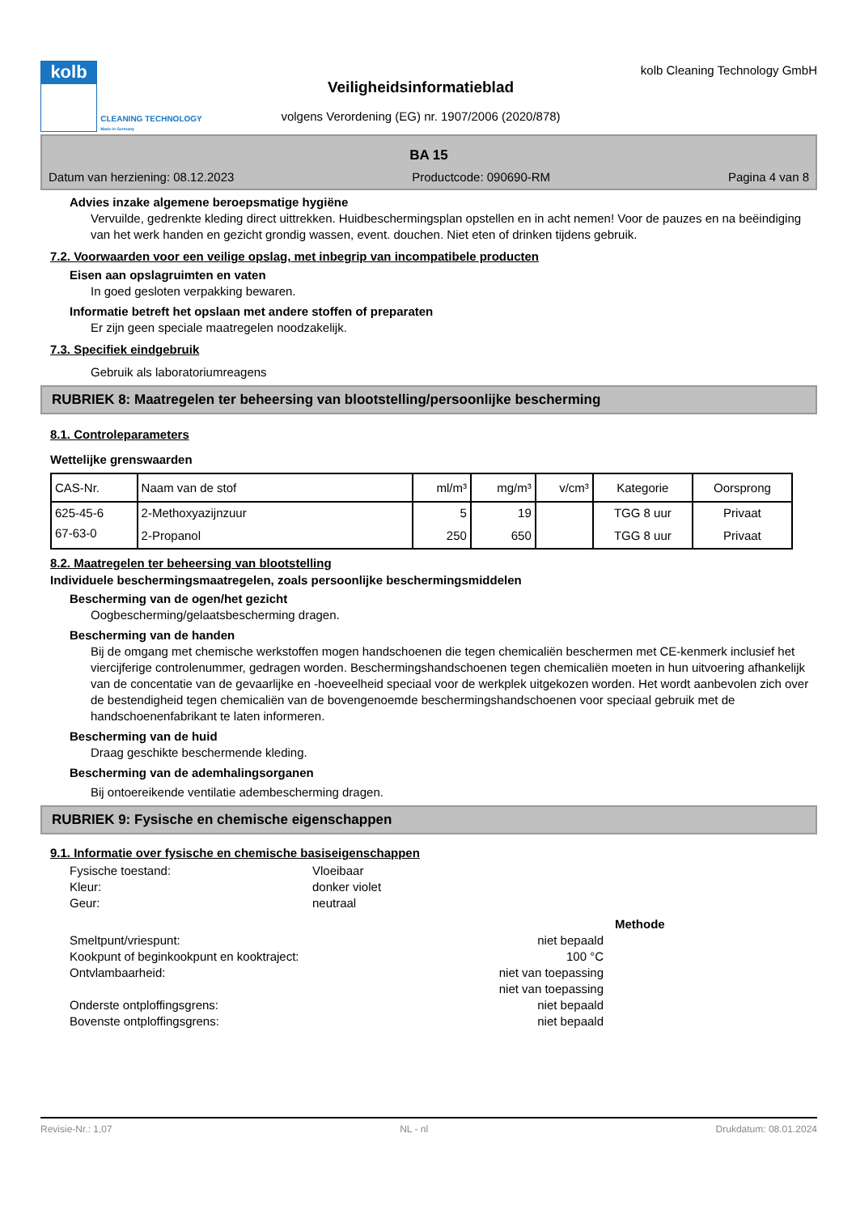kolb
CLEANING TECHNOLOGY
Made in Germany
Veiligheidsinformatieblad
volgens Verordening (EG) nr. 1907/2006 (2020/878)
kolb Cleaning Technology GmbH
BA 15
Datum van herziening: 08.12.2023 Productcode: 090690-RM Pagina 4 van 8
Advies inzake algemene beroepsmatige hygiëne
Vervuilde, gedrenkte kleding direct uittrekken. Huidbeschermingsplan opstellen en in acht nemen! Voor de pauzes en na beëindiging van het werk handen en gezicht grondig wassen, event. douchen. Niet eten of drinken tijdens gebruik.
7.2. Voorwaarden voor een veilige opslag, met inbegrip van incompatibele producten
Eisen aan opslagruimten en vaten
In goed gesloten verpakking bewaren.
Informatie betreft het opslaan met andere stoffen of preparaten
Er zijn geen speciale maatregelen noodzakelijk.
7.3. Specifiek eindgebruik
Gebruik als laboratoriumreagens
RUBRIEK 8: Maatregelen ter beheersing van blootstelling/persoonlijke bescherming
8.1. Controleparameters
Wettelijke grenswaarden
| CAS-Nr. | Naam van de stof | ml/m³ | mg/m³ | v/cm³ | Kategorie | Oorsprong |
| --- | --- | --- | --- | --- | --- | --- |
| 625-45-6 | 2-Methoxyazijnzuur | 5 | 19 | | TGG 8 uur | Privaat |
| 67-63-0 | 2-Propanol | 250 | 650 | | TGG 8 uur | Privaat |
8.2. Maatregelen ter beheersing van blootstelling
Individuele beschermingsmaatregelen, zoals persoonlijke beschermingsmiddelen
Bescherming van de ogen/het gezicht
Oogbescherming/gelaatsbescherming dragen.
Bescherming van de handen
Bij de omgang met chemische werkstoffen mogen handschoenen die tegen chemicaliën beschermen met CE-kenmerk inclusief het viercijferige controlenummer, gedragen worden. Beschermingshandschoenen tegen chemicaliën moeten in hun uitvoering afhankelijk van de concentatie van de gevaarlijke en -hoeveelheid speciaal voor de werkplek uitgekozen worden. Het wordt aanbevolen zich over de bestendigheid tegen chemicaliën van de bovengenoemde beschermingshandschoenen voor speciaal gebruik met de handschoenenfabrikant te laten informeren.
Bescherming van de huid
Draag geschikte beschermende kleding.
Bescherming van de ademhalingsorganen
Bij ontoereikende ventilatie adembescherming dragen.
RUBRIEK 9: Fysische en chemische eigenschappen
9.1. Informatie over fysische en chemische basiseigenschappen
Fysische toestand: Vloeibaar
Kleur: donker violet
Geur: neutraal
Methode
Smeltpunt/vriespunt: niet bepaald
Kookpunt of beginkookpunt en kooktraject: 100 °C
Ontvlambaarheid: niet van toepassing
niet van toepassing
Onderste ontploffingsgrens: niet bepaald
Bovenste ontploffingsgrens: niet bepaald
Revisie-Nr.: 1,07 NL - nl Drukdatum: 08.01.2024